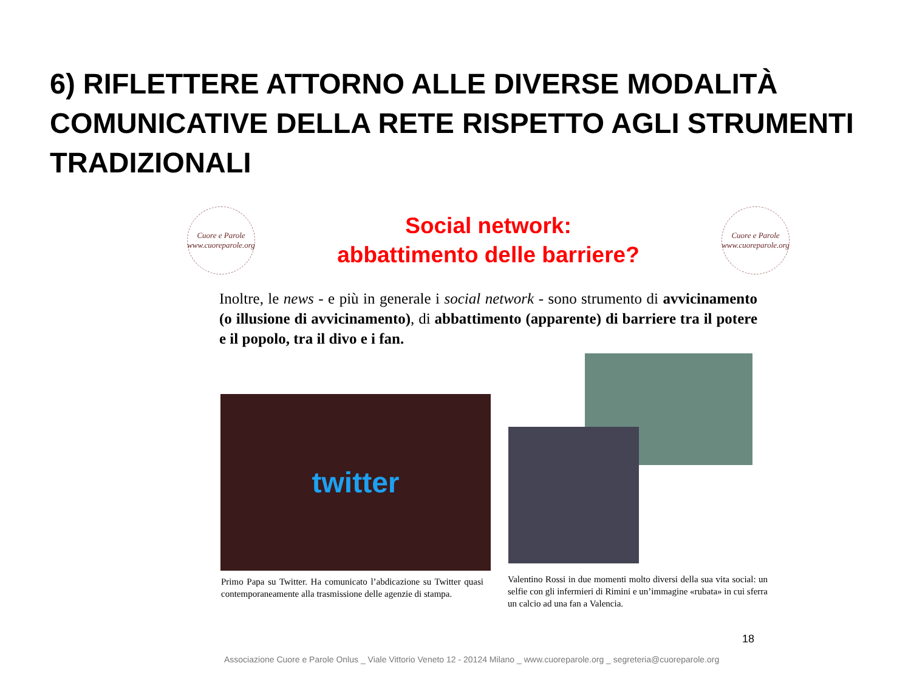6) RIFLETTERE ATTORNO ALLE DIVERSE MODALITÀ COMUNICATIVE DELLA RETE RISPETTO AGLI STRUMENTI TRADIZIONALI
Cuore e Parole
www.cuoreparole.org
Social network:
abbattimento delle barriere?
Cuore e Parole
www.cuoreparole.org
Inoltre, le news - e più in generale i social network - sono strumento di avvicinamento (o illusione di avvicinamento), di abbattimento (apparente) di barriere tra il potere e il popolo, tra il divo e i fan.
twitter
Primo Papa su Twitter. Ha comunicato l’abdicazione su Twitter quasi contemporaneamente alla trasmissione delle agenzie di stampa.
Valentino Rossi in due momenti molto diversi della sua vita social: un selfie con gli infermieri di Rimini e un’immagine «rubata» in cui sferra un calcio ad una fan a Valencia.
18
Associazione Cuore e Parole Onlus _ Viale Vittorio Veneto 12 - 20124 Milano _ www.cuoreparole.org _ segreteria@cuoreparole.org